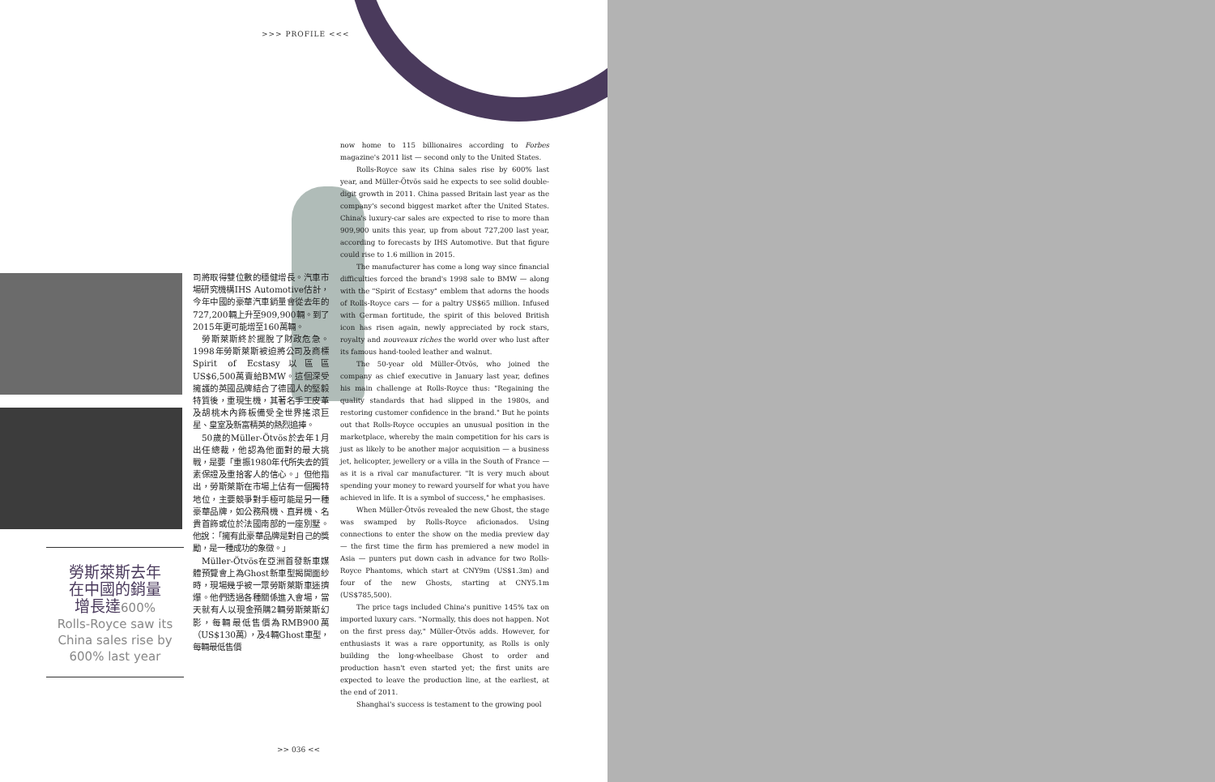>>> PROFILE <<<
勞斯萊斯去年
在中國的銷量
增長達600%
Rolls-Royce saw its China sales rise by 600% last year
司將取得雙位數的穩健增長。汽車市場研究機構IHS Automotive估計，今年中國的豪華汽車銷量會從去年的727,200輛上升至909,900輛。到了2015年更可能增至160萬輛。
　勞斯萊斯終於擺脫了財政危急。1998年勞斯萊斯被迫將公司及商標Spirit of Ecstasy以區區US$6,500萬賣給BMW。這個深受擁護的英國品牌結合了德國人的堅毅特質後，重現生機，其著名手工皮革及胡桃木內飾板備受全世界搖滾巨星、皇室及新富精英的熱烈追捧。
　50歲的Müller-Ötvös於去年1月出任總裁，他認為他面對的最大挑戰，是要「重振1980年代所失去的質素保證及重拾客人的信心。」但他指出，勞斯萊斯在市場上佔有一個獨特地位，主要競爭對手極可能是另一種豪華品牌，如公務飛機、直昇機、名貴首飾或位於法國南部的一座別墅。他說：「擁有此豪華品牌是對自己的獎勵，是一種成功的象徵。」
　Müller-Ötvös在亞洲首發新車媒體預覽會上為Ghost新車型揭開面紗時，現場幾乎被一眾勞斯萊斯車迷擠爆。他們透過各種關係進入會場，當天就有人以現金預購2輛勞斯萊斯幻影，每輛最低售價為RMB900萬（US$130萬），及4輛Ghost車型，每輛最低售價
now home to 115 billionaires according to Forbes magazine's 2011 list — second only to the United States.
Rolls-Royce saw its China sales rise by 600% last year, and Müller-Ötvös said he expects to see solid double-digit growth in 2011. China passed Britain last year as the company's second biggest market after the United States. China's luxury-car sales are expected to rise to more than 909,900 units this year, up from about 727,200 last year, according to forecasts by IHS Automotive. But that figure could rise to 1.6 million in 2015.
The manufacturer has come a long way since financial difficulties forced the brand's 1998 sale to BMW — along with the "Spirit of Ecstasy" emblem that adorns the hoods of Rolls-Royce cars — for a paltry US$65 million. Infused with German fortitude, the spirit of this beloved British icon has risen again, newly appreciated by rock stars, royalty and nouveaux riches the world over who lust after its famous hand-tooled leather and walnut.
The 50-year old Müller-Ötvös, who joined the company as chief executive in January last year, defines his main challenge at Rolls-Royce thus: "Regaining the quality standards that had slipped in the 1980s, and restoring customer confidence in the brand." But he points out that Rolls-Royce occupies an unusual position in the marketplace, whereby the main competition for his cars is just as likely to be another major acquisition — a business jet, helicopter, jewellery or a villa in the South of France — as it is a rival car manufacturer. "It is very much about spending your money to reward yourself for what you have achieved in life. It is a symbol of success," he emphasises.
When Müller-Ötvös revealed the new Ghost, the stage was swamped by Rolls-Royce aficionados. Using connections to enter the show on the media preview day — the first time the firm has premiered a new model in Asia — punters put down cash in advance for two Rolls-Royce Phantoms, which start at CNY9m (US$1.3m) and four of the new Ghosts, starting at CNY5.1m (US$785,500).
The price tags included China's punitive 145% tax on imported luxury cars. "Normally, this does not happen. Not on the first press day," Müller-Ötvös adds. However, for enthusiasts it was a rare opportunity, as Rolls is only building the long-wheelbase Ghost to order and production hasn't even started yet; the first units are expected to leave the production line, at the earliest, at the end of 2011.
Shanghai's success is testament to the growing pool
>> 036 <<